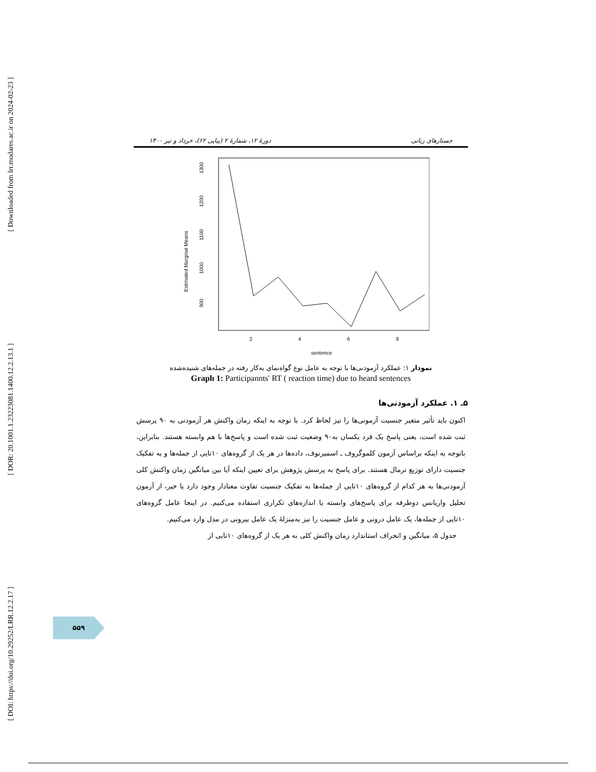[ Downloaded from lrr.modares.ac.ir on 2024-02-23 ]
[ DOR: 20.1001.1.23223081.1400.12.2.13.1 ]
[ DOI: https://doi.org/10.29252/LRR.12.2.17 ]
جستارهای زبانی دورهٔ ۱۲، شمارهٔ ۲ (پیاپی ۶۲)، خرداد و تیر ۱۴۰۰
1300
1200
1100
1000
900
Estimated Marginal Means
2
4
6
8
sentence
نمودار ۱: عملکرد آزمودنی‌ها با توجه به عامل نوع گواه‌نمای به‌کار رفته در جمله‌های شنیده‌شده
Graph 1: Participannts' RT ( reaction time) due to heard sentences
۵ـ ۱. عملکرد آزمودنی‌ها
اکنون باید تأثیر متغیر جنسیت آزمونی‌ها را نیز لحاظ کرد. با توجه به اینکه زمان واکنش هر آزمودنی به ۹۰ پرسش ثبت شده است، یعنی پاسخ یک فرد یکسان به۹۰ وضعیت ثبت شده است و پاسخ‌ها با هم وابسته هستند. بنابراین، باتوجه به اینکه براساس آزمون کلموگروف ـ اسمیرنوف، داده‌ها در هر یک از گروه‌های ۱۰تایی از جمله‌ها و به تفکیک جنسیت دارای توزیع نرمال هستند. برای پاسخ به پرسش پژوهش برای تعیین اینکه آیا بین میانگین زمان واکنش کلی آزمودنی‌ها به هر کدام از گروه‌های ۱۰تایی از جمله‌ها به تفکیک جنسیت تفاوت معنادار وجود دارد یا خیر، از آزمون تحلیل واریانس دوطرفه برای پاسخ‌های وابسته یا اندازه‌های تکراری استفاده می‌کنیم. در اینجا عامل گروه‌های ۱۰تایی از جمله‌ها، یک عامل درونی و عامل جنسیت را نیز به‌منزلهٔ یک عامل بیرونی در مدل وارد می‌کنیم.
جدول ۵، میانگین و انحراف استاندارد زمان واکنش کلی به هر یک از گروه‌های ۱۰تایی از
۵۵۹